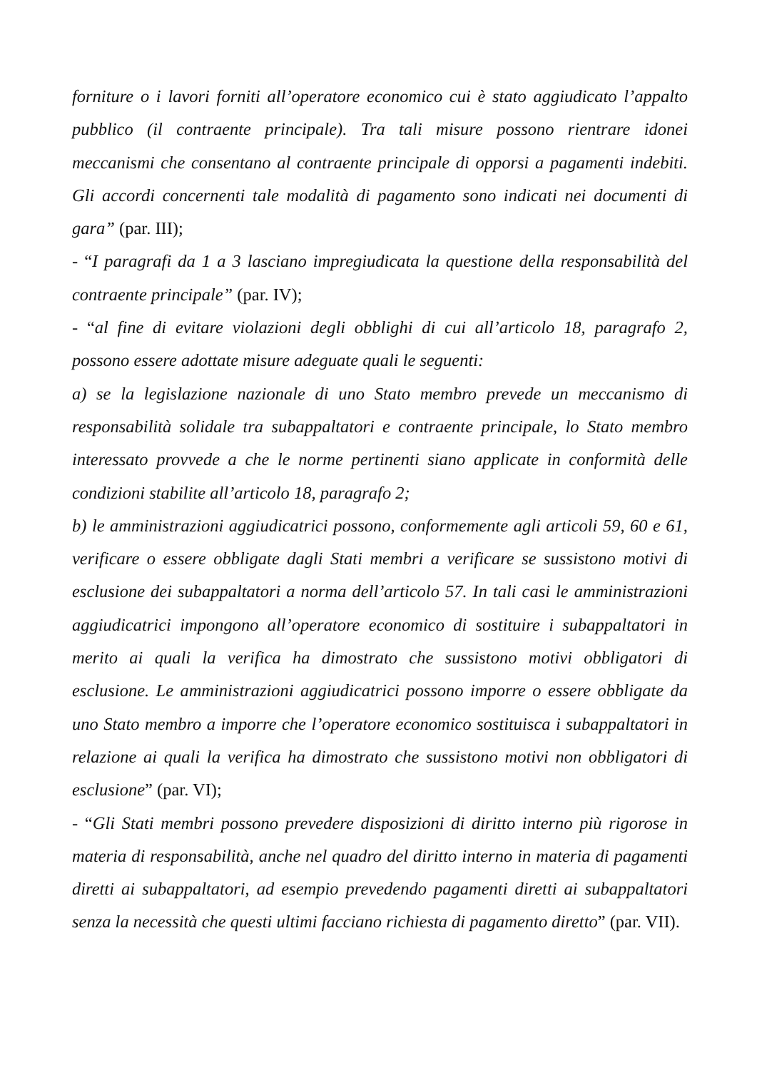forniture o i lavori forniti all’operatore economico cui è stato aggiudicato l’appalto pubblico (il contraente principale). Tra tali misure possono rientrare idonei meccanismi che consentano al contraente principale di opporsi a pagamenti indebiti. Gli accordi concernenti tale modalità di pagamento sono indicati nei documenti di gara” (par. III);
- “I paragrafi da 1 a 3 lasciano impregiudicata la questione della responsabilità del contraente principale” (par. IV);
- “al fine di evitare violazioni degli obblighi di cui all’articolo 18, paragrafo 2, possono essere adottate misure adeguate quali le seguenti:
a) se la legislazione nazionale di uno Stato membro prevede un meccanismo di responsabilità solidale tra subappaltatori e contraente principale, lo Stato membro interessato provvede a che le norme pertinenti siano applicate in conformità delle condizioni stabilite all’articolo 18, paragrafo 2;
b) le amministrazioni aggiudicatrici possono, conformemente agli articoli 59, 60 e 61, verificare o essere obbligate dagli Stati membri a verificare se sussistono motivi di esclusione dei subappaltatori a norma dell’articolo 57. In tali casi le amministrazioni aggiudicatrici impongono all’operatore economico di sostituire i subappaltatori in merito ai quali la verifica ha dimostrato che sussistono motivi obbligatori di esclusione. Le amministrazioni aggiudicatrici possono imporre o essere obbligate da uno Stato membro a imporre che l’operatore economico sostituisca i subappaltatori in relazione ai quali la verifica ha dimostrato che sussistono motivi non obbligatori di esclusione” (par. VI);
- “Gli Stati membri possono prevedere disposizioni di diritto interno più rigorose in materia di responsabilità, anche nel quadro del diritto interno in materia di pagamenti diretti ai subappaltatori, ad esempio prevedendo pagamenti diretti ai subappaltatori senza la necessità che questi ultimi facciano richiesta di pagamento diretto” (par. VII).